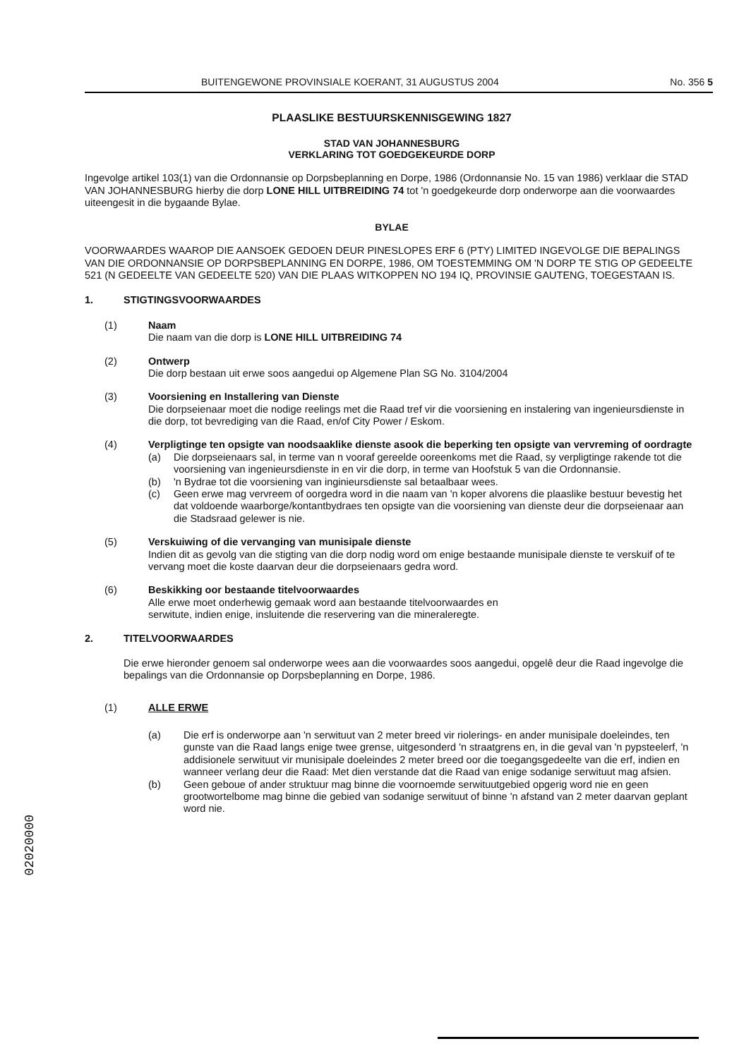BUITENGEWONE PROVINSIALE KOERANT, 31 AUGUSTUS 2004 No. 356 5
PLAASLIKE BESTUURSKENNISGEWING 1827
STAD VAN JOHANNESBURG
VERKLARING TOT GOEDGEKEURDE DORP
Ingevolge artikel 103(1) van die Ordonnansie op Dorpsbeplanning en Dorpe, 1986 (Ordonnansie No. 15 van 1986) verklaar die STAD VAN JOHANNESBURG hierby die dorp LONE HILL UITBREIDING 74 tot 'n goedgekeurde dorp onderworpe aan die voorwaardes uiteengesit in die bygaande Bylae.
BYLAE
VOORWAARDES WAAROP DIE AANSOEK GEDOEN DEUR PINESLOPES ERF 6 (PTY) LIMITED INGEVOLGE DIE BEPALINGS VAN DIE ORDONNANSIE OP DORPSBEPLANNING EN DORPE, 1986, OM TOESTEMMING OM 'N DORP TE STIG OP GEDEELTE 521 (N GEDEELTE VAN GEDEELTE 520) VAN DIE PLAAS WITKOPPEN NO 194 IQ, PROVINSIE GAUTENG, TOEGESTAAN IS.
1. STIGTINGSVOORWAARDES
(1) Naam
Die naam van die dorp is LONE HILL UITBREIDING 74
(2) Ontwerp
Die dorp bestaan uit erwe soos aangedui op Algemene Plan SG No. 3104/2004
(3) Voorsiening en Installering van Dienste
Die dorpseienaar moet die nodige reelings met die Raad tref vir die voorsiening en instalering van ingenieursdienste in die dorp, tot bevrediging van die Raad, en/of City Power / Eskom.
(4) Verpligtinge ten opsigte van noodsaaklike dienste asook die beperking ten opsigte van vervreming of oordragte
(a) Die dorpseienaars sal, in terme van n vooraf gereelde ooreenkoms met die Raad, sy verpligtinge rakende tot die voorsiening van ingenieursdienste in en vir die dorp, in terme van Hoofstuk 5 van die Ordonnansie.
(b) 'n Bydrae tot die voorsiening van inginieursdienste sal betaalbaar wees.
(c) Geen erwe mag vervreem of oorgedra word in die naam van 'n koper alvorens die plaaslike bestuur bevestig het dat voldoende waarborge/kontantbydraes ten opsigte van die voorsiening van dienste deur die dorpseienaar aan die Stadsraad gelewer is nie.
(5) Verskuiwing of die vervanging van munisipale dienste
Indien dit as gevolg van die stigting van die dorp nodig word om enige bestaande munisipale dienste te verskuif of te vervang moet die koste daarvan deur die dorpseienaars gedra word.
(6) Beskikking oor bestaande titelvoorwaardes
Alle erwe moet onderhewig gemaak word aan bestaande titelvoorwaardes en
serwitute, indien enige, insluitende die reservering van die mineraleregte.
2. TITELVOORWAARDES
Die erwe hieronder genoem sal onderworpe wees aan die voorwaardes soos aangedui, opgelê deur die Raad ingevolge die bepalings van die Ordonnansie op Dorpsbeplanning en Dorpe, 1986.
(1) ALLE ERWE
(a) Die erf is onderworpe aan 'n serwituut van 2 meter breed vir riolerings- en ander munisipale doeleindes, ten gunste van die Raad langs enige twee grense, uitgesonderd 'n straatgrens en, in die geval van 'n pypsteelerf, 'n addisionele serwituut vir munisipale doeleindes 2 meter breed oor die toegangsgedeelte van die erf, indien en wanneer verlang deur die Raad: Met dien verstande dat die Raad van enige sodanige serwituut mag afsien.
(b) Geen geboue of ander struktuur mag binne die voornoemde serwituutgebied opgerig word nie en geen grootwortelbome mag binne die gebied van sodanige serwituut of binne 'n afstand van 2 meter daarvan geplant word nie.
02020000